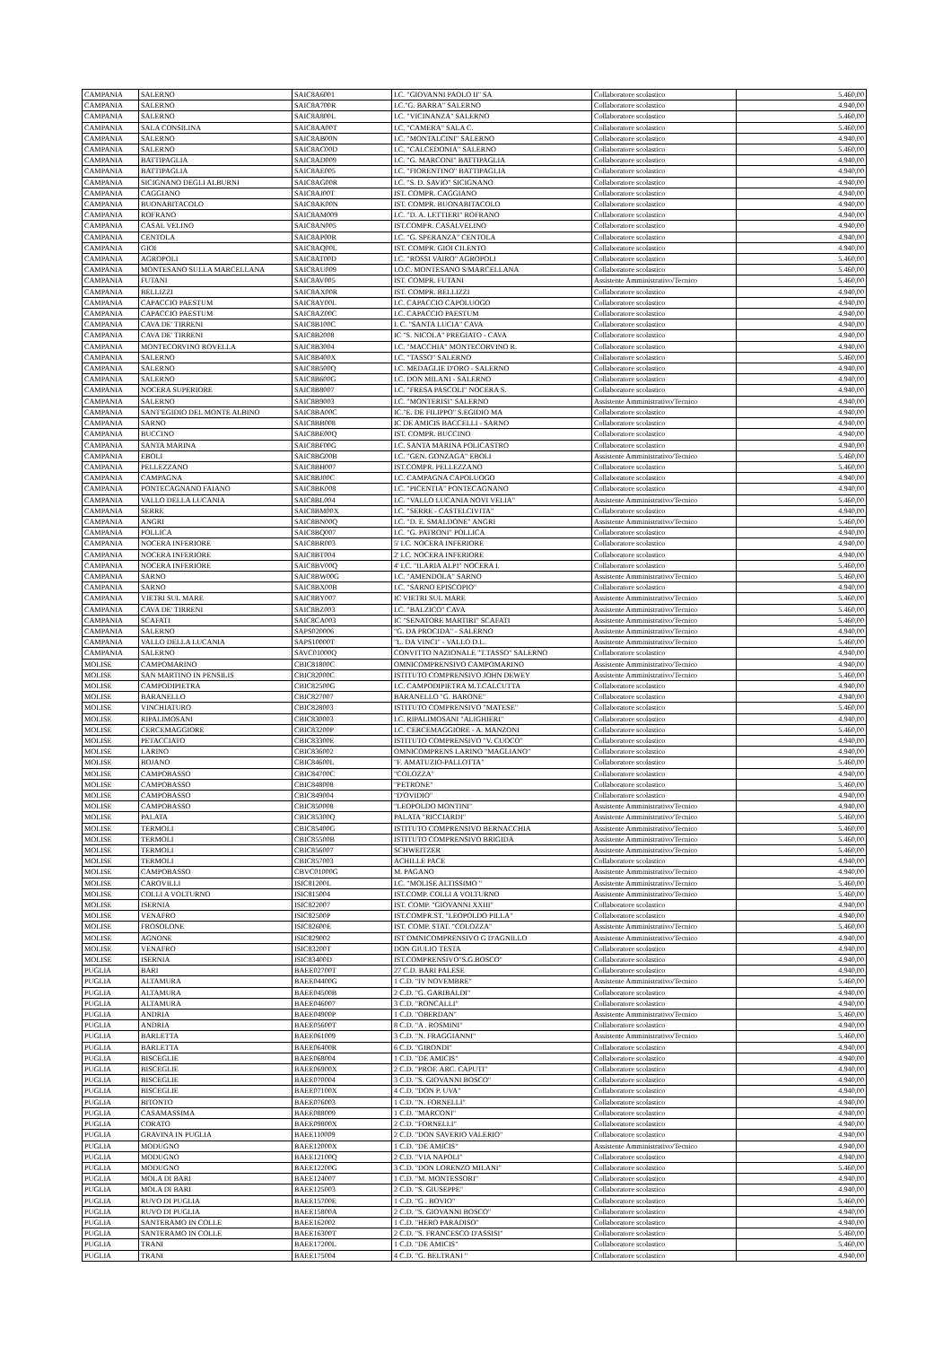| CAMPANIA | SALERNO | SAIC8A6001 | I.C. "GIOVANNI PAOLO II" SA | Collaboratore scolastico | 5.460,00 |
| CAMPANIA | SALERNO | SAIC8A700R | I.C."G. BARRA" SALERNO | Collaboratore scolastico | 4.940,00 |
| CAMPANIA | SALERNO | SAIC8A800L | I.C. "VICINANZA" SALERNO | Collaboratore scolastico | 5.460,00 |
| CAMPANIA | SALA CONSILINA | SAIC8AA00T | I.C. "CAMERA" SALA C. | Collaboratore scolastico | 5.460,00 |
| CAMPANIA | SALERNO | SAIC8AB00N | I.C. "MONTALCINI" SALERNO | Collaboratore scolastico | 4.940,00 |
| CAMPANIA | SALERNO | SAIC8AC00D | I.C. "CALCEDONIA" SALERNO | Collaboratore scolastico | 5.460,00 |
| CAMPANIA | BATTIPAGLIA | SAIC8AD009 | I.C. "G. MARCONI" BATTIPAGLIA | Collaboratore scolastico | 4.940,00 |
| CAMPANIA | BATTIPAGLIA | SAIC8AE005 | I.C. "FIORENTINO" BATTIPAGLIA | Collaboratore scolastico | 4.940,00 |
| CAMPANIA | SICIGNANO DEGLI ALBURNI | SAIC8AG00R | I.C. "S. D. SAVIO" SICIGNANO | Collaboratore scolastico | 4.940,00 |
| CAMPANIA | CAGGIANO | SAIC8AJ00T | IST. COMPR. CAGGIANO | Collaboratore scolastico | 4.940,00 |
| CAMPANIA | BUONABITACOLO | SAIC8AK00N | IST. COMPR. BUONABITACOLO | Collaboratore scolastico | 4.940,00 |
| CAMPANIA | ROFRANO | SAIC8AM009 | I.C. "D. A. LETTIERI" ROFRANO | Collaboratore scolastico | 4.940,00 |
| CAMPANIA | CASAL VELINO | SAIC8AN005 | IST.COMPR. CASALVELINO | Collaboratore scolastico | 4.940,00 |
| CAMPANIA | CENTOLA | SAIC8AP00R | I.C. "G. SPERANZA" CENTOLA | Collaboratore scolastico | 4.940,00 |
| CAMPANIA | GIOI | SAIC8AQ00L | IST. COMPR. GIOI CILENTO | Collaboratore scolastico | 4.940,00 |
| CAMPANIA | AGROPOLI | SAIC8AT00D | I.C. "ROSSI VAIRO" AGROPOLI | Collaboratore scolastico | 5.460,00 |
| CAMPANIA | MONTESANO SULLA MARCELLANA | SAIC8AU009 | I.O.C. MONTESANO S/MARCELLANA | Collaboratore scolastico | 5.460,00 |
| CAMPANIA | FUTANI | SAIC8AV005 | IST. COMPR. FUTANI | Assistente Amministrativo/Tecnico | 5.460,00 |
| CAMPANIA | BELLIZZI | SAIC8AX00R | IST. COMPR. BELLIZZI | Collaboratore scolastico | 4.940,00 |
| CAMPANIA | CAPACCIO PAESTUM | SAIC8AY00L | I.C. CAPACCIO CAPOLUOGO | Collaboratore scolastico | 4.940,00 |
| CAMPANIA | CAPACCIO PAESTUM | SAIC8AZ00C | I.C. CAPACCIO PAESTUM | Collaboratore scolastico | 4.940,00 |
| CAMPANIA | CAVA DE' TIRRENI | SAIC8B100C | I. C. "SANTA LUCIA" CAVA | Collaboratore scolastico | 4.940,00 |
| CAMPANIA | CAVA DE' TIRRENI | SAIC8B2008 | IC "S. NICOLA" PREGIATO - CAVA | Collaboratore scolastico | 4.940,00 |
| CAMPANIA | MONTECORVINO ROVELLA | SAIC8B3004 | I.C. "MACCHIA" MONTECORVINO R. | Collaboratore scolastico | 4.940,00 |
| CAMPANIA | SALERNO | SAIC8B400X | I.C. "TASSO" SALERNO | Collaboratore scolastico | 5.460,00 |
| CAMPANIA | SALERNO | SAIC8B500Q | I.C. MEDAGLIE D'ORO - SALERNO | Collaboratore scolastico | 4.940,00 |
| CAMPANIA | SALERNO | SAIC8B600G | I.C. DON MILANI - SALERNO | Collaboratore scolastico | 4.940,00 |
| CAMPANIA | NOCERA SUPERIORE | SAIC8B8007 | I.C. "FRESA PASCOLI" NOCERA S. | Collaboratore scolastico | 4.940,00 |
| CAMPANIA | SALERNO | SAIC8B9003 | I.C. "MONTERISI" SALERNO | Assistente Amministrativo/Tecnico | 4.940,00 |
| CAMPANIA | SANT'EGIDIO DEL MONTE ALBINO | SAIC8BA00C | IC."E. DE FILIPPO" S.EGIDIO MA | Collaboratore scolastico | 4.940,00 |
| CAMPANIA | SARNO | SAIC8BB008 | IC DE AMICIS BACCELLI - SARNO | Collaboratore scolastico | 4.940,00 |
| CAMPANIA | BUCCINO | SAIC8BE00Q | IST. COMPR. BUCCINO | Collaboratore scolastico | 4.940,00 |
| CAMPANIA | SANTA MARINA | SAIC8BF00G | I.C. SANTA MARINA POLICASTRO | Collaboratore scolastico | 4.940,00 |
| CAMPANIA | EBOLI | SAIC8BG00B | I.C. "GEN. GONZAGA" EBOLI | Assistente Amministrativo/Tecnico | 5.460,00 |
| CAMPANIA | PELLEZZANO | SAIC8BH007 | IST.COMPR. PELLEZZANO | Collaboratore scolastico | 5.460,00 |
| CAMPANIA | CAMPAGNA | SAIC8BJ00C | I.C. CAMPAGNA CAPOLUOGO | Collaboratore scolastico | 4.940,00 |
| CAMPANIA | PONTECAGNANO FAIANO | SAIC8BK008 | I.C. "PICENTIA" PONTECAGNANO | Collaboratore scolastico | 4.940,00 |
| CAMPANIA | VALLO DELLA LUCANIA | SAIC8BL004 | I.C. "VALLO LUCANIA NOVI VELIA" | Assistente Amministrativo/Tecnico | 5.460,00 |
| CAMPANIA | SERRE | SAIC8BM00X | I.C. "SERRE - CASTELCIVITA" | Collaboratore scolastico | 4.940,00 |
| CAMPANIA | ANGRI | SAIC8BN00Q | I.C. "D. E. SMALDONE" ANGRI | Assistente Amministrativo/Tecnico | 5.460,00 |
| CAMPANIA | POLLICA | SAIC8BQ007 | I.C. "G. PATRONI" POLLICA | Collaboratore scolastico | 4.940,00 |
| CAMPANIA | NOCERA INFERIORE | SAIC8BR003 | 5' I.C. NOCERA INFERIORE | Collaboratore scolastico | 4.940,00 |
| CAMPANIA | NOCERA INFERIORE | SAIC8BT004 | 2' I.C. NOCERA INFERIORE | Collaboratore scolastico | 4.940,00 |
| CAMPANIA | NOCERA INFERIORE | SAIC8BV00Q | 4' I.C. "ILARIA ALPI" NOCERA I. | Collaboratore scolastico | 5.460,00 |
| CAMPANIA | SARNO | SAIC8BW00G | I.C. "AMENDOLA" SARNO | Assistente Amministrativo/Tecnico | 5.460,00 |
| CAMPANIA | SARNO | SAIC8BX00B | I.C. "SARNO EPISCOPIO" | Collaboratore scolastico | 4.940,00 |
| CAMPANIA | VIETRI SUL MARE | SAIC8BY007 | IC VIETRI SUL MARE | Assistente Amministrativo/Tecnico | 5.460,00 |
| CAMPANIA | CAVA DE' TIRRENI | SAIC8BZ003 | I.C. "BALZICO" CAVA | Assistente Amministrativo/Tecnico | 5.460,00 |
| CAMPANIA | SCAFATI | SAIC8CA003 | IC "SENATORE MARTIRI" SCAFATI | Assistente Amministrativo/Tecnico | 5.460,00 |
| CAMPANIA | SALERNO | SAPS020006 | "G. DA PROCIDA" - SALERNO | Assistente Amministrativo/Tecnico | 4.940,00 |
| CAMPANIA | VALLO DELLA LUCANIA | SAPS10000T | "L. DA VINCI" - VALLO D.L. | Assistente Amministrativo/Tecnico | 5.460,00 |
| CAMPANIA | SALERNO | SAVC01000Q | CONVITTO NAZIONALE "T.TASSO" SALERNO | Collaboratore scolastico | 4.940,00 |
| MOLISE | CAMPOMARINO | CBIC81800C | OMNICOMPRENSIVO CAMPOMARINO | Assistente Amministrativo/Tecnico | 4.940,00 |
| MOLISE | SAN MARTINO IN PENSILIS | CBIC82000C | ISTITUTO COMPRENSIVO JOHN DEWEY | Assistente Amministrativo/Tecnico | 5.460,00 |
| MOLISE | CAMPODIPIETRA | CBIC82500G | I.C. CAMPODIPIETRA M.T.CALCUTTA | Collaboratore scolastico | 4.940,00 |
| MOLISE | BARANELLO | CBIC827007 | BARANELLO "G. BARONE" | Collaboratore scolastico | 4.940,00 |
| MOLISE | VINCHIATURO | CBIC828003 | ISTITUTO COMPRENSIVO "MATESE" | Collaboratore scolastico | 5.460,00 |
| MOLISE | RIPALIMOSANI | CBIC830003 | I.C. RIPALIMOSANI "ALIGHIERI" | Collaboratore scolastico | 4.940,00 |
| MOLISE | CERCEMAGGIORE | CBIC83200P | I.C. CERCEMAGGIORE - A. MANZONI | Collaboratore scolastico | 5.460,00 |
| MOLISE | PETACCIATO | CBIC83300E | ISTITUTO COMPRENSIVO "V. CUOCO" | Collaboratore scolastico | 4.940,00 |
| MOLISE | LARINO | CBIC836002 | OMNICOMPRENS LARINO "MAGLIANO" | Collaboratore scolastico | 4.940,00 |
| MOLISE | BOJANO | CBIC84600L | "F. AMATUZIO-PALLOTTA" | Collaboratore scolastico | 5.460,00 |
| MOLISE | CAMPOBASSO | CBIC84700C | "COLOZZA" | Collaboratore scolastico | 4.940,00 |
| MOLISE | CAMPOBASSO | CBIC848008 | "PETRONE" | Collaboratore scolastico | 5.460,00 |
| MOLISE | CAMPOBASSO | CBIC849004 | "D'OVIDIO" | Collaboratore scolastico | 4.940,00 |
| MOLISE | CAMPOBASSO | CBIC850008 | "LEOPOLDO MONTINI" | Assistente Amministrativo/Tecnico | 4.940,00 |
| MOLISE | PALATA | CBIC85300Q | PALATA "RICCIARDI" | Assistente Amministrativo/Tecnico | 5.460,00 |
| MOLISE | TERMOLI | CBIC85400G | ISTITUTO COMPRENSIVO BERNACCHIA | Assistente Amministrativo/Tecnico | 5.460,00 |
| MOLISE | TERMOLI | CBIC85500B | ISTITUTO COMPRENSIVO BRIGIDA | Assistente Amministrativo/Tecnico | 5.460,00 |
| MOLISE | TERMOLI | CBIC856007 | SCHWEITZER | Assistente Amministrativo/Tecnico | 5.460,00 |
| MOLISE | TERMOLI | CBIC857003 | ACHILLE PACE | Collaboratore scolastico | 4.940,00 |
| MOLISE | CAMPOBASSO | CBVC01000G | M. PAGANO | Assistente Amministrativo/Tecnico | 4.940,00 |
| MOLISE | CAROVILLI | ISIC81200L | I.C. "MOLISE ALTISSIMO " | Assistente Amministrativo/Tecnico | 5.460,00 |
| MOLISE | COLLI A VOLTURNO | ISIC815004 | IST.COMP. COLLI A VOLTURNO | Assistente Amministrativo/Tecnico | 5.460,00 |
| MOLISE | ISERNIA | ISIC822007 | IST. COMP. "GIOVANNI XXIII" | Collaboratore scolastico | 4.940,00 |
| MOLISE | VENAFRO | ISIC82500P | IST.COMPR.ST. "LEOPOLDO PILLA" | Collaboratore scolastico | 4.940,00 |
| MOLISE | FROSOLONE | ISIC82600E | IST. COMP. STAT. "COLOZZA" | Assistente Amministrativo/Tecnico | 5.460,00 |
| MOLISE | AGNONE | ISIC829002 | IST OMNICOMPRENSIVO G D'AGNILLO | Assistente Amministrativo/Tecnico | 4.940,00 |
| MOLISE | VENAFRO | ISIC83200T | DON GIULIO TESTA | Collaboratore scolastico | 4.940,00 |
| MOLISE | ISERNIA | ISIC83400D | IST.COMPRENSIVO"S.G.BOSCO" | Collaboratore scolastico | 4.940,00 |
| PUGLIA | BARI | BAEE02700T | 27 C.D. BARI PALESE | Collaboratore scolastico | 4.940,00 |
| PUGLIA | ALTAMURA | BAEE04400G | 1 C.D. "IV NOVEMBRE" | Assistente Amministrativo/Tecnico | 5.460,00 |
| PUGLIA | ALTAMURA | BAEE04500B | 2 C.D. "G. GARIBALDI" | Collaboratore scolastico | 4.940,00 |
| PUGLIA | ALTAMURA | BAEE046007 | 3 C.D. "RONCALLI" | Collaboratore scolastico | 4.940,00 |
| PUGLIA | ANDRIA | BAEE04900P | 1 C.D. "OBERDAN" | Assistente Amministrativo/Tecnico | 5.460,00 |
| PUGLIA | ANDRIA | BAEE05600T | 8 C.D. "A . ROSMINI" | Collaboratore scolastico | 4.940,00 |
| PUGLIA | BARLETTA | BAEE061009 | 3 C.D. "N. FRAGGIANNI" | Assistente Amministrativo/Tecnico | 5.460,00 |
| PUGLIA | BARLETTA | BAEE06400R | 6 C.D. "GIRONDI" | Collaboratore scolastico | 4.940,00 |
| PUGLIA | BISCEGLIE | BAEE068004 | 1 C.D. "DE AMICIS" | Collaboratore scolastico | 4.940,00 |
| PUGLIA | BISCEGLIE | BAEE06900X | 2 C.D. "PROF. ARC. CAPUTI" | Collaboratore scolastico | 4.940,00 |
| PUGLIA | BISCEGLIE | BAEE070004 | 3 C.D. "S. GIOVANNI BOSCO" | Collaboratore scolastico | 4.940,00 |
| PUGLIA | BISCEGLIE | BAEE07100X | 4 C.D. "DON P. UVA" | Collaboratore scolastico | 4.940,00 |
| PUGLIA | BITONTO | BAEE076003 | 1 C.D. "N. FORNELLI" | Collaboratore scolastico | 4.940,00 |
| PUGLIA | CASAMASSIMA | BAEE088009 | 1 C.D. "MARCONI" | Collaboratore scolastico | 4.940,00 |
| PUGLIA | CORATO | BAEE09800X | 2 C.D. "FORNELLI" | Collaboratore scolastico | 4.940,00 |
| PUGLIA | GRAVINA IN PUGLIA | BAEE110009 | 2 C.D. "DON SAVERIO VALERIO" | Collaboratore scolastico | 4.940,00 |
| PUGLIA | MODUGNO | BAEE12000X | 1 C.D. "DE AMICIS" | Assistente Amministrativo/Tecnico | 4.940,00 |
| PUGLIA | MODUGNO | BAEE12100Q | 2 C.D. "VIA NAPOLI" | Collaboratore scolastico | 4.940,00 |
| PUGLIA | MODUGNO | BAEE12200G | 3 C.D. "DON LORENZO MILANI" | Collaboratore scolastico | 5.460,00 |
| PUGLIA | MOLA DI BARI | BAEE124007 | 1 C.D. "M. MONTESSORI" | Collaboratore scolastico | 4.940,00 |
| PUGLIA | MOLA DI BARI | BAEE125003 | 2 C.D. "S. GIUSEPPE" | Collaboratore scolastico | 4.940,00 |
| PUGLIA | RUVO DI PUGLIA | BAEE15700E | 1 C.D. "G . BOVIO" | Collaboratore scolastico | 5.460,00 |
| PUGLIA | RUVO DI PUGLIA | BAEE15800A | 2 C.D. "S. GIOVANNI BOSCO" | Collaboratore scolastico | 4.940,00 |
| PUGLIA | SANTERAMO IN COLLE | BAEE162002 | 1 C.D. "HERO PARADISO" | Collaboratore scolastico | 4.940,00 |
| PUGLIA | SANTERAMO IN COLLE | BAEE16300T | 2 C.D. "S. FRANCESCO D'ASSISI" | Collaboratore scolastico | 5.460,00 |
| PUGLIA | TRANI | BAEE17200L | 1 C.D. "DE AMICIS" | Collaboratore scolastico | 5.460,00 |
| PUGLIA | TRANI | BAEE175004 | 4 C.D. "G. BELTRANI " | Collaboratore scolastico | 4.940,00 |